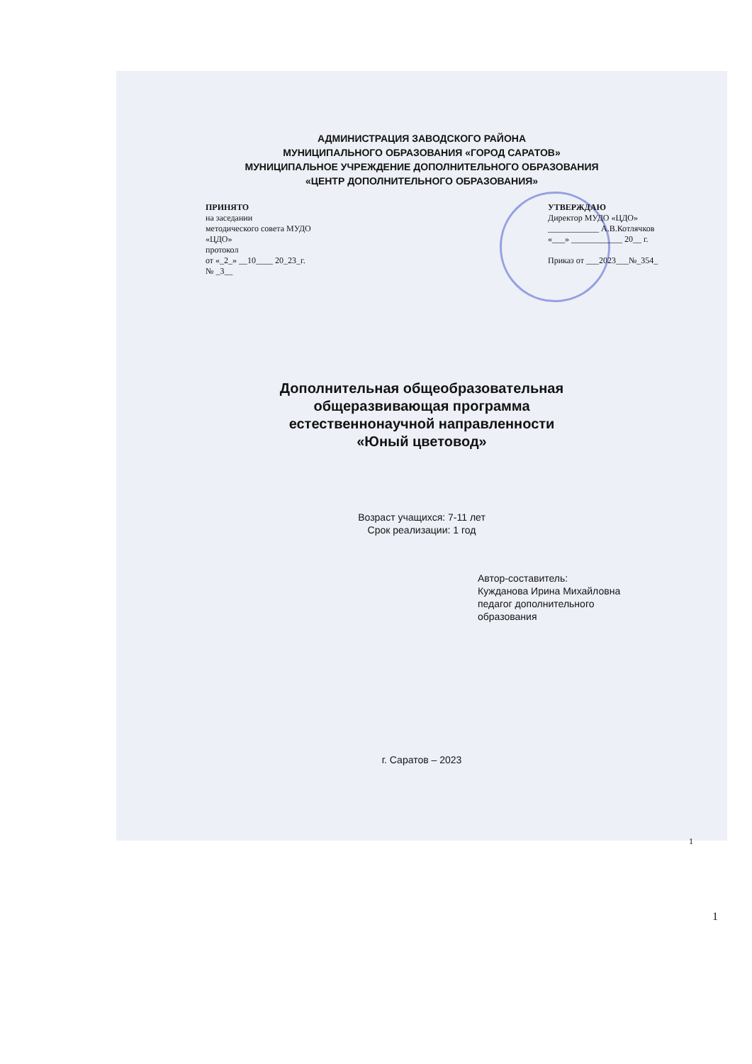АДМИНИСТРАЦИЯ ЗАВОДСКОГО РАЙОНА
МУНИЦИПАЛЬНОГО ОБРАЗОВАНИЯ «ГОРОД САРАТОВ»
МУНИЦИПАЛЬНОЕ УЧРЕЖДЕНИЕ ДОПОЛНИТЕЛЬНОГО ОБРАЗОВАНИЯ
«ЦЕНТР ДОПОЛНИТЕЛЬНОГО ОБРАЗОВАНИЯ»
ПРИНЯТО
на заседании
методического совета МУДО
«ЦДО»
протокол
от «_2_» __10____ 20_23_г.
№ _3__
УТВЕРЖДАЮ
Директор МУДО «ЦДО»
____________ А.В.Котлячков
«___» ____________ 20__ г.
Приказ от ___2023___№_354_
Дополнительная общеобразовательная
общеразвивающая программа
естественнонаучной направленности
«Юный цветовод»
Возраст учащихся: 7-11 лет
Срок реализации: 1 год
Автор-составитель:
Кужданова Ирина Михайловна
педагог дополнительного
образования
г. Саратов – 2023
1
1